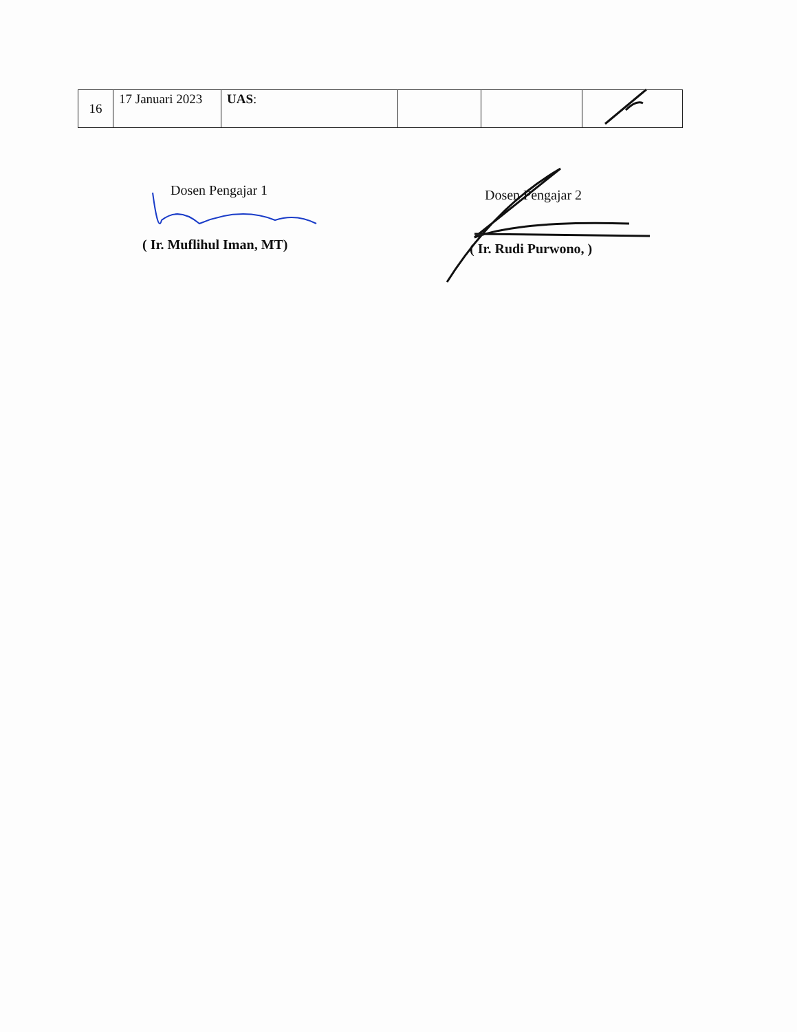| 16 | 17 Januari 2023 | UAS : | | | |
Dosen Pengajar 1
( Ir. Muflihul Iman, MT)
Dosen Pengajar 2
( Ir. Rudi Purwono, )